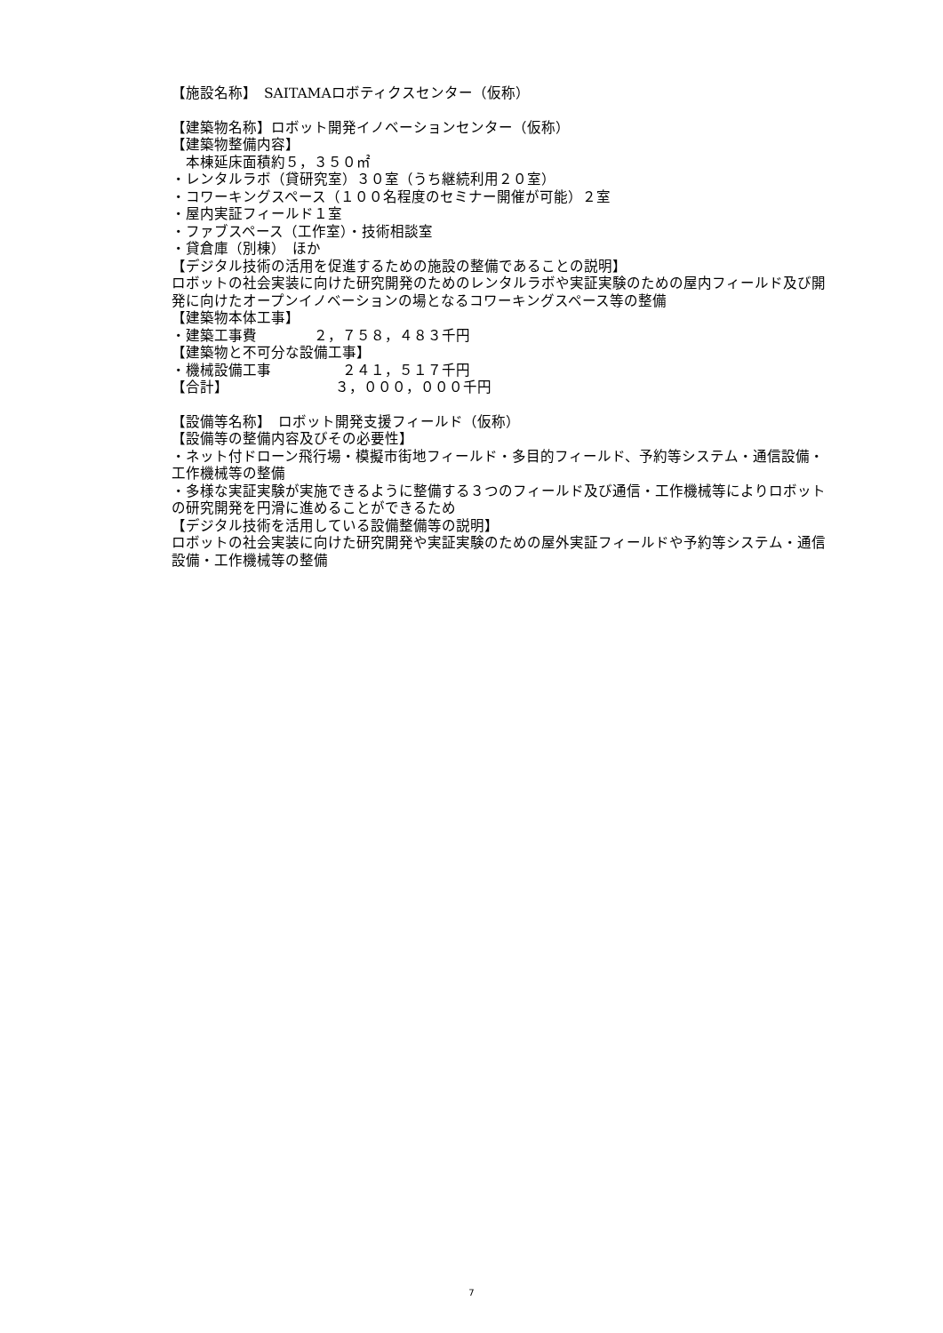【施設名称】　SAITAMAロボティクスセンター（仮称）
【建築物名称】ロボット開発イノベーションセンター（仮称）
【建築物整備内容】
　本棟延床面積約５，３５０㎡
・レンタルラボ（貸研究室）３０室（うち継続利用２０室）
・コワーキングスペース（１００名程度のセミナー開催が可能）２室
・屋内実証フィールド１室
・ファブスペース（工作室）・技術相談室
・貸倉庫（別棟）　ほか
【デジタル技術の活用を促進するための施設の整備であることの説明】
ロボットの社会実装に向けた研究開発のためのレンタルラボや実証実験のための屋内フィールド及び開発に向けたオープンイノベーションの場となるコワーキングスペース等の整備
【建築物本体工事】
・建築工事費　　　　２，７５８，４８３千円
【建築物と不可分な設備工事】
・機械設備工事　　　　　２４１，５１７千円
【合計】　　　　　　　　３，０００，０００千円
【設備等名称】　ロボット開発支援フィールド（仮称）
【設備等の整備内容及びその必要性】
・ネット付ドローン飛行場・模擬市街地フィールド・多目的フィールド、予約等システム・通信設備・工作機械等の整備
・多様な実証実験が実施できるように整備する３つのフィールド及び通信・工作機械等によりロボットの研究開発を円滑に進めることができるため
【デジタル技術を活用している設備整備等の説明】
ロボットの社会実装に向けた研究開発や実証実験のための屋外実証フィールドや予約等システム・通信設備・工作機械等の整備
7